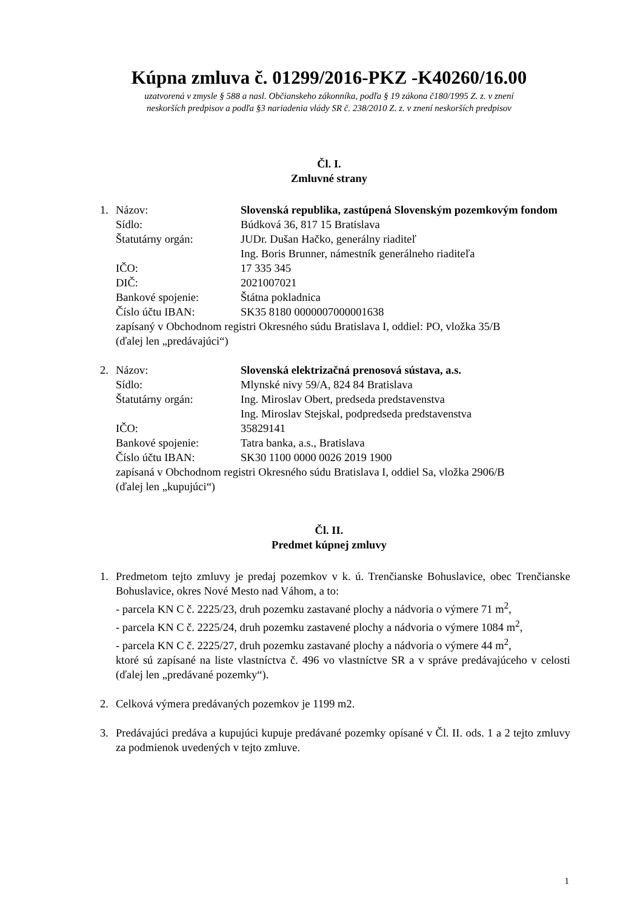Kúpna zmluva č. 01299/2016-PKZ -K40260/16.00
uzatvorená v zmysle § 588 a nasl. Občianskeho zákonníka, podľa § 19 zákona č180/1995 Z. z. v znení
neskorších predpisov a podľa §3 nariadenia vlády SR č. 238/2010 Z. z. v znení neskorších predpisov
Čl. I.
Zmluvné strany
1. Názov: Slovenská republika, zastúpená Slovenským pozemkovým fondom
Sídlo: Búdková 36, 817 15 Bratislava
Štatutárny orgán: JUDr. Dušan Hačko, generálny riaditeľ
Ing. Boris Brunner, námestník generálneho riaditeľa
IČO: 17 335 345
DIČ: 2021007021
Bankové spojenie: Štátna pokladnica
Číslo účtu IBAN: SK35 8180 0000007000001638
zapísaný v Obchodnom registri Okresného súdu Bratislava I, oddiel: PO, vložka 35/B
(ďalej len „predávajúci“)
2. Názov: Slovenská elektrizačná prenosová sústava, a.s.
Sídlo: Mlynské nivy 59/A, 824 84 Bratislava
Štatutárny orgán: Ing. Miroslav Obert, predseda predstavenstva
Ing. Miroslav Stejskal, podpredseda predstavenstva
IČO: 35829141
Bankové spojenie: Tatra banka, a.s., Bratislava
Číslo účtu IBAN: SK30 1100 0000 0026 2019 1900
zapísaná v Obchodnom registri Okresného súdu Bratislava I, oddiel Sa, vložka 2906/B
(ďalej len „kupujúci“)
Čl. II.
Predmet kúpnej zmluvy
1. Predmetom tejto zmluvy je predaj pozemkov v k. ú. Trenčianske Bohuslavice, obec Trenčianske Bohuslavice, okres Nové Mesto nad Váhom, a to:
- parcela KN C č. 2225/23, druh pozemku zastavané plochy a nádvoria o výmere 71 m<sup>2</sup>,
- parcela KN C č. 2225/24, druh pozemku zastavené plochy a nádvoria o výmere 1084 m<sup>2</sup>,
- parcela KN C č. 2225/27, druh pozemku zastavané plochy a nádvoria o výmere 44 m<sup>2</sup>,
ktoré sú zapísané na liste vlastníctva č. 496 vo vlastníctve SR a v správe predávajúceho v celosti (ďalej len „predávané pozemky“).
2. Celková výmera predávaných pozemkov je 1199 m2.
3. Predávajúci predáva a kupujúci kupuje predávané pozemky opísané v Čl. II. ods. 1 a 2 tejto zmluvy za podmienok uvedených v tejto zmluve.
1